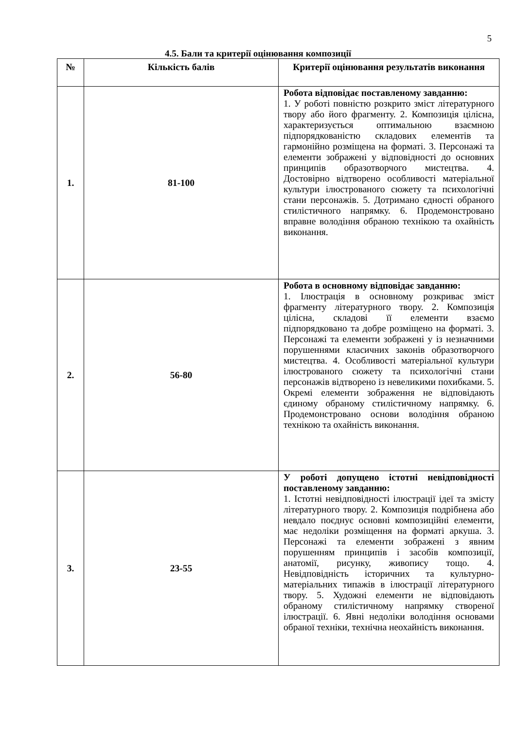5
4.5. Бали та критерії оцінювання композиції
| № | Кількість балів | Критерії оцінювання результатів виконання |
| --- | --- | --- |
| 1. | 81-100 | Робота відповідає поставленому завданню: 1. У роботі повністю розкрито зміст літературного твору або його фрагменту. 2. Композиція цілісна, характеризується оптимальною взаємною підпорядкованістю складових елементів та гармонійно розміщена на форматі. 3. Персонажі та елементи зображені у відповідності до основних принципів образотворчого мистецтва. 4. Достовірно відтворено особливості матеріальної культури ілюстрованого сюжету та психологічні стани персонажів. 5. Дотримано єдності обраного стилістичного напрямку. 6. Продемонстровано вправне володіння обраною технікою та охайність виконання. |
| 2. | 56-80 | Робота в основному відповідає завданню: 1. Ілюстрація в основному розкриває зміст фрагменту літературного твору. 2. Композиція цілісна, складові її елементи взаємо підпорядковано та добре розміщено на форматі. 3. Персонажі та елементи зображені у із незначними порушеннями класичних законів образотворчого мистецтва. 4. Особливості матеріальної культури ілюстрованого сюжету та психологічні стани персонажів відтворено із невеликими похибками. 5. Окремі елементи зображення не відповідають єдиному обраному стилістичному напрямку. 6. Продемонстровано основи володіння обраною технікою та охайність виконання. |
| 3. | 23-55 | У роботі допущено істотні невідповідності поставленому завданню: 1. Істотні невідповідності ілюстрації ідеї та змісту літературного твору. 2. Композиція подрібнена або невдало поєднує основні композиційні елементи, має недоліки розміщення на форматі аркуша. 3. Персонажі та елементи зображені з явним порушенням принципів і засобів композиції, анатомії, рисунку, живопису тощо. 4. Невідповідність історичних та культурно-матеріальних типажів в ілюстрації літературного твору. 5. Художні елементи не відповідають обраному стилістичному напрямку створеної ілюстрації. 6. Явні недоліки володіння основами обраної техніки, технічна неохайність виконання. |